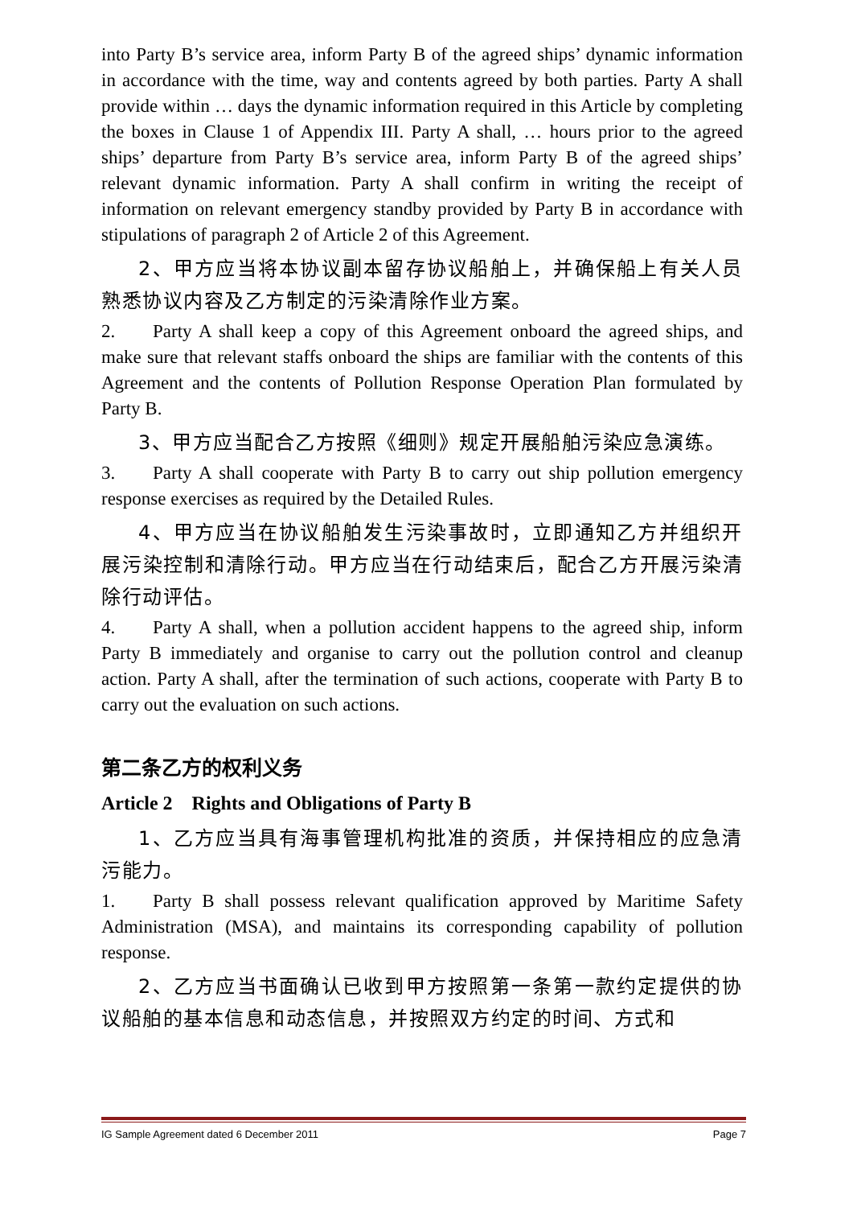into Party B’s service area, inform Party B of the agreed ships’ dynamic information in accordance with the time, way and contents agreed by both parties. Party A shall provide within … days the dynamic information required in this Article by completing the boxes in Clause 1 of Appendix III. Party A shall, … hours prior to the agreed ships’ departure from Party B’s service area, inform Party B of the agreed ships’ relevant dynamic information. Party A shall confirm in writing the receipt of information on relevant emergency standby provided by Party B in accordance with stipulations of paragraph 2 of Article 2 of this Agreement.
2、甲方应当将本协议副本留存协议船舶上，并确保船上有关人员熟悉协议内容及乙方制定的污染清除作业方案。
2. Party A shall keep a copy of this Agreement onboard the agreed ships, and make sure that relevant staffs onboard the ships are familiar with the contents of this Agreement and the contents of Pollution Response Operation Plan formulated by Party B.
3、甲方应当配合乙方按照《细则》规定开展船舶污染应急演练。
3. Party A shall cooperate with Party B to carry out ship pollution emergency response exercises as required by the Detailed Rules.
4、甲方应当在协议船舶发生污染事故时，立即通知乙方并组织开展污染控制和清除行动。甲方应当在行动结束后，配合乙方开展污染清除行动评估。
4. Party A shall, when a pollution accident happens to the agreed ship, inform Party B immediately and organise to carry out the pollution control and cleanup action. Party A shall, after the termination of such actions, cooperate with Party B to carry out the evaluation on such actions.
第二条乙方的权利义务
Article 2 Rights and Obligations of Party B
1、乙方应当具有海事管理机构批准的资质，并保持相应的应急清污能力。
1. Party B shall possess relevant qualification approved by Maritime Safety Administration (MSA), and maintains its corresponding capability of pollution response.
2、乙方应当书面确认已收到甲方按照第一条第一款约定提供的协议船舶的基本信息和动态信息，并按照双方约定的时间、方式和
IG Sample Agreement dated 6 December 2011 Page 7